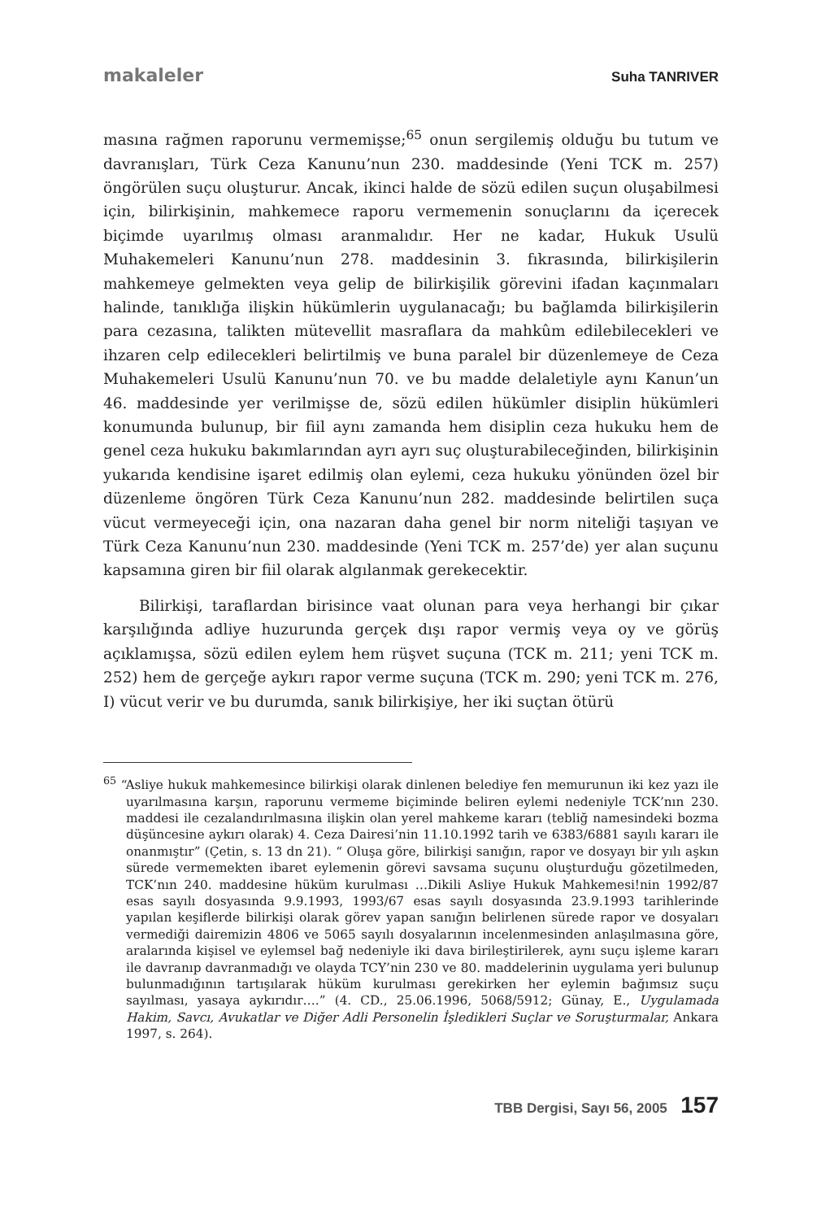makaleler Suha TANRIVER
masına rağmen raporunu vermemişse;<sup>65</sup> onun sergilemiş olduğu bu tutum ve davranışları, Türk Ceza Kanunu’nun 230. maddesinde (Yeni TCK m. 257) öngörülen suçu oluşturur. Ancak, ikinci halde de sözü edilen suçun oluşabilmesi için, bilirkişinin, mahkemece raporu vermemenin sonuçlarını da içerecek biçimde uyarılmış olması aranmalıdır. Her ne kadar, Hukuk Usulü Muhakemeleri Kanunu’nun 278. maddesinin 3. fıkrasında, bilirkişilerin mahkemeye gelmekten veya gelip de bilirkişilik görevini ifadan kaçınmaları halinde, tanıklığa ilişkin hükümlerin uygulanacağı; bu bağlamda bilirkişilerin para cezasına, talikten mütevellit masraflara da mahkûm edilebilecekleri ve ihzaren celp edilecekleri belirtilmiş ve buna paralel bir düzenlemeye de Ceza Muhakemeleri Usulü Kanunu’nun 70. ve bu madde delaletiyle aynı Kanun’un 46. maddesinde yer verilmişse de, sözü edilen hükümler disiplin hükümleri konumunda bulunup, bir fiil aynı zamanda hem disiplin ceza hukuku hem de genel ceza hukuku bakımlarından ayrı ayrı suç oluşturabileceğinden, bilirkişinin yukarıda kendisine işaret edilmiş olan eylemi, ceza hukuku yönünden özel bir düzenleme öngören Türk Ceza Kanunu’nun 282. maddesinde belirtilen suça vücut vermeyeceği için, ona nazaran daha genel bir norm niteliği taşıyan ve Türk Ceza Kanunu’nun 230. maddesinde (Yeni TCK m. 257’de) yer alan suçunu kapsamına giren bir fiil olarak algılanmak gerekecektir.
Bilirkişi, taraflardan birisince vaat olunan para veya herhangi bir çıkar karşılığında adliye huzurunda gerçek dışı rapor vermiş veya oy ve görüş açıklamışsa, sözü edilen eylem hem rüşvet suçuna (TCK m. 211; yeni TCK m. 252) hem de gerçeğe aykırı rapor verme suçuna (TCK m. 290; yeni TCK m. 276, I) vücut verir ve bu durumda, sanık bilirkişiye, her iki suçtan ötürü
<sup>65</sup> “Asliye hukuk mahkemesince bilirkişi olarak dinlenen belediye fen memurunun iki kez yazı ile uyarılmasına karşın, raporunu vermeme biçiminde beliren eylemi nedeniyle TCK’nın 230. maddesi ile cezalandırılmasına ilişkin olan yerel mahkeme kararı (tebliğ namesindeki bozma düşüncesine aykırı olarak) 4. Ceza Dairesi’nin 11.10.1992 tarih ve 6383/6881 sayılı kararı ile onanmıştır” (Çetin, s. 13 dn 21). “ Oluşa göre, bilirkişi sanığın, rapor ve dosyayı bir yılı aşkın sürede vermemekten ibaret eylemenin görevi savsama suçunu oluşturduğu gözetilmeden, TCK’nın 240. maddesine hüküm kurulması …Dikili Asliye Hukuk Mahkemesi!nin 1992/87 esas sayılı dosyasında 9.9.1993, 1993/67 esas sayılı dosyasında 23.9.1993 tarihlerinde yapılan keşiflerde bilirkişi olarak görev yapan sanığın belirlenen sürede rapor ve dosyaları vermediği dairemizin 4806 ve 5065 sayılı dosyalarının incelenmesinden anlaşılmasına göre, aralarında kişisel ve eylemsel bağ nedeniyle iki dava birileştirilerek, aynı suçu işleme kararı ile davranıp davranmadığı ve olayda TCY’nin 230 ve 80. maddelerinin uygulama yeri bulunup bulunmadığının tartışılarak hüküm kurulması gerekirken her eylemin bağımsız suçu sayılması, yasaya aykırıdır….” (4. CD., 25.06.1996, 5068/5912; Günay, E., Uygulamada Hakim, Savcı, Avukatlar ve Diğer Adli Personelin İşledikleri Suçlar ve Soruşturmalar, Ankara 1997, s. 264).
TBB Dergisi, Sayı 56, 2005 157